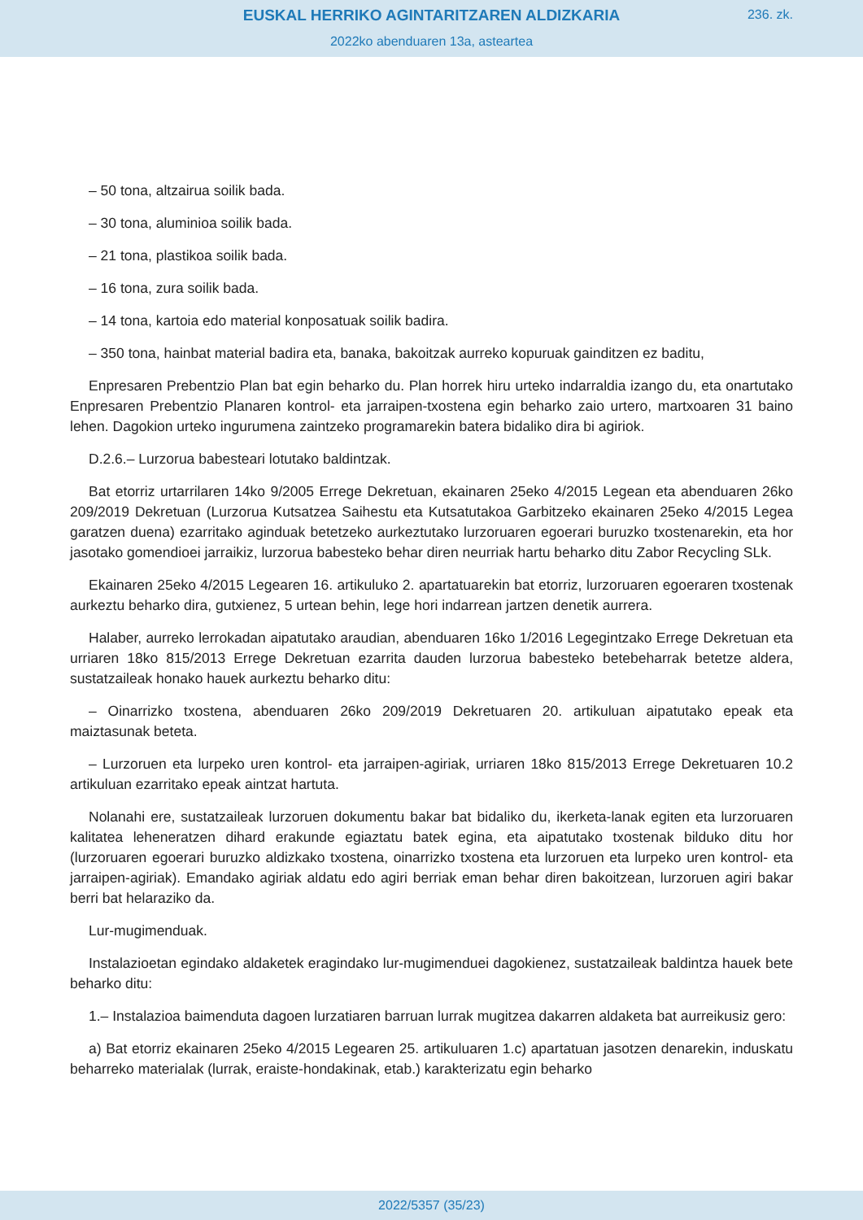EUSKAL HERRIKO AGINTARITZAREN ALDIZKARIA
236. zk.
2022ko abenduaren 13a, asteartea
– 50 tona, altzairua soilik bada.
– 30 tona, aluminioa soilik bada.
– 21 tona, plastikoa soilik bada.
– 16 tona, zura soilik bada.
– 14 tona, kartoia edo material konposatuak soilik badira.
– 350 tona, hainbat material badira eta, banaka, bakoitzak aurreko kopuruak gainditzen ez baditu,
Enpresaren Prebentzio Plan bat egin beharko du. Plan horrek hiru urteko indarraldia izango du, eta onartutako Enpresaren Prebentzio Planaren kontrol- eta jarraipen-txostena egin beharko zaio urtero, martxoaren 31 baino lehen. Dagokion urteko ingurumena zaintzeko programarekin batera bidaliko dira bi agiriok.
D.2.6.– Lurzorua babesteari lotutako baldintzak.
Bat etorriz urtarrilaren 14ko 9/2005 Errege Dekretuan, ekainaren 25eko 4/2015 Legean eta abenduaren 26ko 209/2019 Dekretuan (Lurzorua Kutsatzea Saihestu eta Kutsatutakoa Garbitzeko ekainaren 25eko 4/2015 Legea garatzen duena) ezarritako aginduak betetzeko aurkeztutako lurzoruaren egoerari buruzko txostenarekin, eta hor jasotako gomendioei jarraikiz, lurzorua babesteko behar diren neurriak hartu beharko ditu Zabor Recycling SLk.
Ekainaren 25eko 4/2015 Legearen 16. artikuluko 2. apartatuarekin bat etorriz, lurzoruaren egoeraren txostenak aurkeztu beharko dira, gutxienez, 5 urtean behin, lege hori indarrean jartzen denetik aurrera.
Halaber, aurreko lerrokadan aipatutako araudian, abenduaren 16ko 1/2016 Legegintzako Errege Dekretuan eta urriaren 18ko 815/2013 Errege Dekretuan ezarrita dauden lurzorua babesteko betebeharrak betetze aldera, sustatzaileak honako hauek aurkeztu beharko ditu:
– Oinarrizko txostena, abenduaren 26ko 209/2019 Dekretuaren 20. artikuluan aipatutako epeak eta maiztasunak beteta.
– Lurzoruen eta lurpeko uren kontrol- eta jarraipen-agiriak, urriaren 18ko 815/2013 Errege Dekretuaren 10.2 artikuluan ezarritako epeak aintzat hartuta.
Nolanahi ere, sustatzaileak lurzoruen dokumentu bakar bat bidaliko du, ikerketa-lanak egiten eta lurzoruaren kalitatea leheneratzen dihard erakunde egiaztatu batek egina, eta aipatutako txostenak bilduko ditu hor (lurzoruaren egoerari buruzko aldizkako txostena, oinarrizko txostena eta lurzoruen eta lurpeko uren kontrol- eta jarraipen-agiriak). Emandako agiriak aldatu edo agiri berriak eman behar diren bakoitzean, lurzoruen agiri bakar berri bat helaraziko da.
Lur-mugimenduak.
Instalazioetan egindako aldaketek eragindako lur-mugimenduei dagokienez, sustatzaileak baldintza hauek bete beharko ditu:
1.– Instalazioa baimenduta dagoen lurzatiaren barruan lurrak mugitzea dakarren aldaketa bat aurreikusiz gero:
a) Bat etorriz ekainaren 25eko 4/2015 Legearen 25. artikuluaren 1.c) apartatuan jasotzen denarekin, induskatu beharreko materialak (lurrak, eraiste-hondakinak, etab.) karakterizatu egin beharko
2022/5357 (35/23)